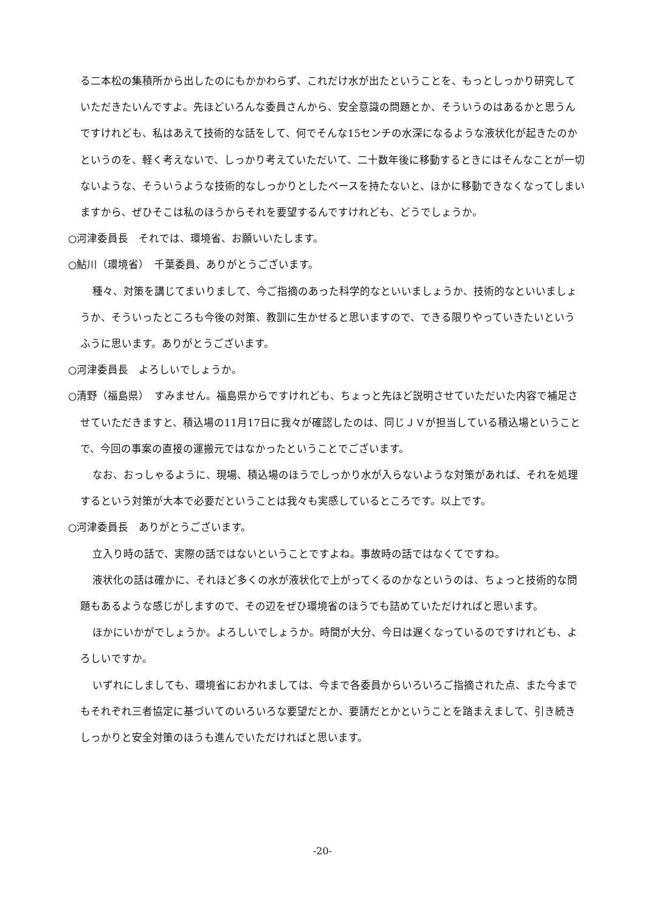る二本松の集積所から出したのにもかかわらず、これだけ水が出たということを、もっとしっかり研究していただきたいんですよ。先ほどいろんな委員さんから、安全意識の問題とか、そういうのはあるかと思うんですけれども、私はあえて技術的な話をして、何でそんな15センチの水深になるような液状化が起きたのかというのを、軽く考えないで、しっかり考えていただいて、二十数年後に移動するときにはそんなことが一切ないような、そういうような技術的なしっかりとしたベースを持たないと、ほかに移動できなくなってしまいますから、ぜひそこは私のほうからそれを要望するんですけれども、どうでしょうか。
○河津委員長　それでは、環境省、お願いいたします。
○鮎川（環境省）　千葉委員、ありがとうございます。
種々、対策を講じてまいりまして、今ご指摘のあった科学的なといいましょうか、技術的なといいましょうか、そういったところも今後の対策、教訓に生かせると思いますので、できる限りやっていきたいというふうに思います。ありがとうございます。
○河津委員長　よろしいでしょうか。
○清野（福島県）　すみません。福島県からですけれども、ちょっと先ほど説明させていただいた内容で補足させていただきますと、積込場の11月17日に我々が確認したのは、同じＪＶが担当している積込場ということで、今回の事案の直接の運搬元ではなかったということでございます。
なお、おっしゃるように、現場、積込場のほうでしっかり水が入らないような対策があれば、それを処理するという対策が大本で必要だということは我々も実感しているところです。以上です。
○河津委員長　ありがとうございます。
立入り時の話で、実際の話ではないということですよね。事故時の話ではなくてですね。
液状化の話は確かに、それほど多くの水が液状化で上がってくるのかなというのは、ちょっと技術的な問題もあるような感じがしますので、その辺をぜひ環境省のほうでも詰めていただければと思います。
ほかにいかがでしょうか。よろしいでしょうか。時間が大分、今日は遅くなっているのですけれども、よろしいですか。
いずれにしましても、環境省におかれましては、今まで各委員からいろいろご指摘された点、また今までもそれぞれ三者協定に基づいてのいろいろな要望だとか、要請だとかということを踏まえまして、引き続きしっかりと安全対策のほうも進んでいただければと思います。
-20-